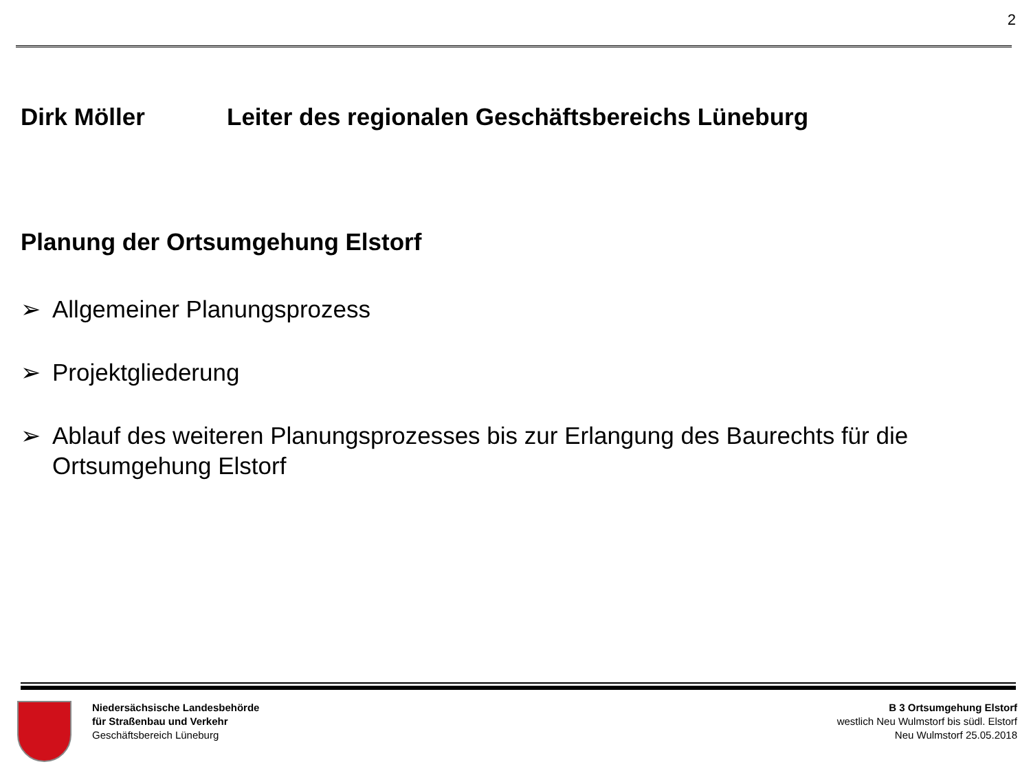2
Dirk Möller Leiter des regionalen Geschäftsbereichs Lüneburg
Planung der Ortsumgehung Elstorf
➢ Allgemeiner Planungsprozess
➢ Projektgliederung
➢ Ablauf des weiteren Planungsprozesses bis zur Erlangung des Baurechts für die Ortsumgehung Elstorf
Niedersächsische Landesbehörde
für Straßenbau und Verkehr
Geschäftsbereich Lüneburg
B 3 Ortsumgehung Elstorf
westlich Neu Wulmstorf bis südl. Elstorf
Neu Wulmstorf 25.05.2018